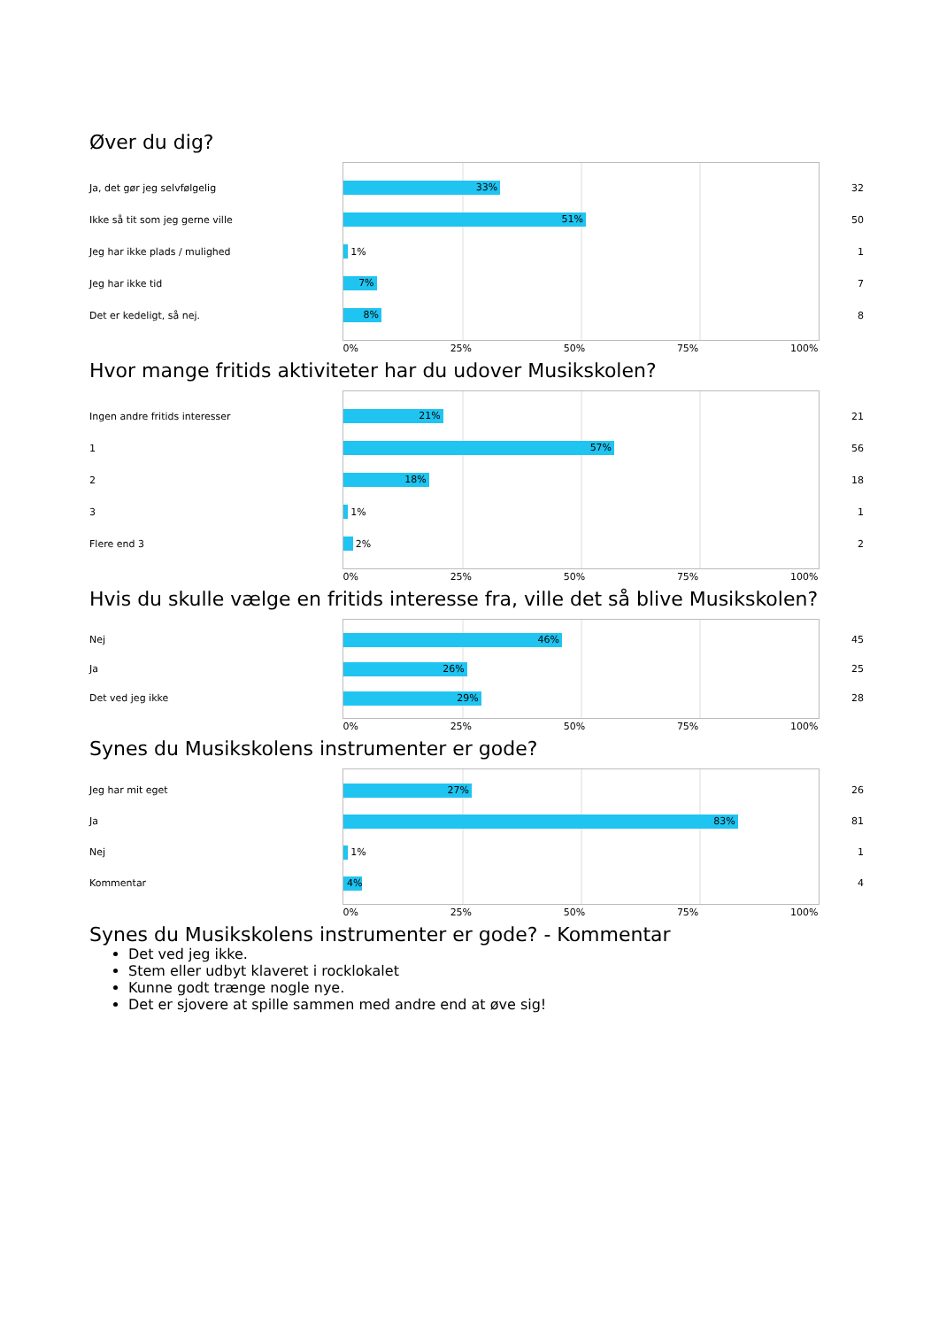Øver du dig?
| Ja, det gør jeg selvfølgelig | 33% | 32 |
| Ikke så tit som jeg gerne ville | 51% | 50 |
| Jeg har ikke plads / mulighed | 1% | 1 |
| Jeg har ikke tid | 7% | 7 |
| Det er kedeligt, så nej. | 8% | 8 |
| | 0% 25% 50% 75% 100% | |
Hvor mange fritids aktiviteter har du udover Musikskolen?
| Ingen andre fritids interesser | 21% | 21 |
| 1 | 57% | 56 |
| 2 | 18% | 18 |
| 3 | 1% | 1 |
| Flere end 3 | 2% | 2 |
| | 0% 25% 50% 75% 100% | |
Hvis du skulle vælge en fritids interesse fra, ville det så blive Musikskolen?
| Nej | 46% | 45 |
| Ja | 26% | 25 |
| Det ved jeg ikke | 29% | 28 |
| | 0% 25% 50% 75% 100% | |
Synes du Musikskolens instrumenter er gode?
| Jeg har mit eget | 27% | 26 |
| Ja | 83% | 81 |
| Nej | 1% | 1 |
| Kommentar | 4% | 4 |
| | 0% 25% 50% 75% 100% | |
Synes du Musikskolens instrumenter er gode? - Kommentar
Det ved jeg ikke.
Stem eller udbyt klaveret i rocklokalet
Kunne godt trænge nogle nye.
Det er sjovere at spille sammen med andre end at øve sig!